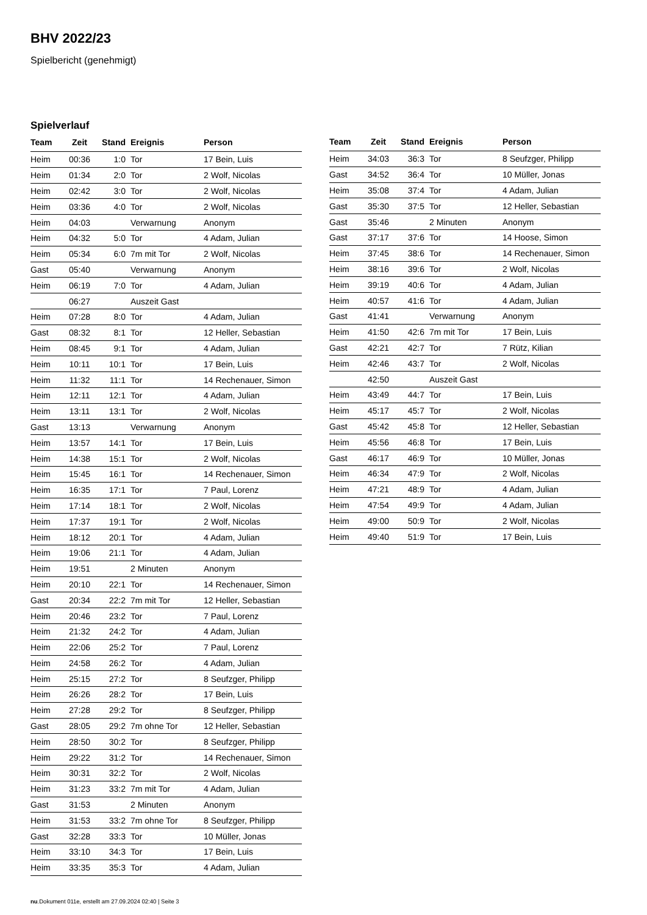BHV 2022/23
Spielbericht (genehmigt)
Spielverlauf
| Team | Zeit | Stand | Ereignis | Person |
| --- | --- | --- | --- | --- |
| Heim | 00:36 | 1:0 | Tor | 17 Bein, Luis |
| Heim | 01:34 | 2:0 | Tor | 2 Wolf, Nicolas |
| Heim | 02:42 | 3:0 | Tor | 2 Wolf, Nicolas |
| Heim | 03:36 | 4:0 | Tor | 2 Wolf, Nicolas |
| Heim | 04:03 | | Verwarnung | Anonym |
| Heim | 04:32 | 5:0 | Tor | 4 Adam, Julian |
| Heim | 05:34 | 6:0 | 7m mit Tor | 2 Wolf, Nicolas |
| Gast | 05:40 | | Verwarnung | Anonym |
| Heim | 06:19 | 7:0 | Tor | 4 Adam, Julian |
| | 06:27 | | Auszeit Gast | |
| Heim | 07:28 | 8:0 | Tor | 4 Adam, Julian |
| Gast | 08:32 | 8:1 | Tor | 12 Heller, Sebastian |
| Heim | 08:45 | 9:1 | Tor | 4 Adam, Julian |
| Heim | 10:11 | 10:1 | Tor | 17 Bein, Luis |
| Heim | 11:32 | 11:1 | Tor | 14 Rechenauer, Simon |
| Heim | 12:11 | 12:1 | Tor | 4 Adam, Julian |
| Heim | 13:11 | 13:1 | Tor | 2 Wolf, Nicolas |
| Gast | 13:13 | | Verwarnung | Anonym |
| Heim | 13:57 | 14:1 | Tor | 17 Bein, Luis |
| Heim | 14:38 | 15:1 | Tor | 2 Wolf, Nicolas |
| Heim | 15:45 | 16:1 | Tor | 14 Rechenauer, Simon |
| Heim | 16:35 | 17:1 | Tor | 7 Paul, Lorenz |
| Heim | 17:14 | 18:1 | Tor | 2 Wolf, Nicolas |
| Heim | 17:37 | 19:1 | Tor | 2 Wolf, Nicolas |
| Heim | 18:12 | 20:1 | Tor | 4 Adam, Julian |
| Heim | 19:06 | 21:1 | Tor | 4 Adam, Julian |
| Heim | 19:51 | | 2 Minuten | Anonym |
| Heim | 20:10 | 22:1 | Tor | 14 Rechenauer, Simon |
| Gast | 20:34 | 22:2 | 7m mit Tor | 12 Heller, Sebastian |
| Heim | 20:46 | 23:2 | Tor | 7 Paul, Lorenz |
| Heim | 21:32 | 24:2 | Tor | 4 Adam, Julian |
| Heim | 22:06 | 25:2 | Tor | 7 Paul, Lorenz |
| Heim | 24:58 | 26:2 | Tor | 4 Adam, Julian |
| Heim | 25:15 | 27:2 | Tor | 8 Seufzger, Philipp |
| Heim | 26:26 | 28:2 | Tor | 17 Bein, Luis |
| Heim | 27:28 | 29:2 | Tor | 8 Seufzger, Philipp |
| Gast | 28:05 | 29:2 | 7m ohne Tor | 12 Heller, Sebastian |
| Heim | 28:50 | 30:2 | Tor | 8 Seufzger, Philipp |
| Heim | 29:22 | 31:2 | Tor | 14 Rechenauer, Simon |
| Heim | 30:31 | 32:2 | Tor | 2 Wolf, Nicolas |
| Heim | 31:23 | 33:2 | 7m mit Tor | 4 Adam, Julian |
| Gast | 31:53 | | 2 Minuten | Anonym |
| Heim | 31:53 | 33:2 | 7m ohne Tor | 8 Seufzger, Philipp |
| Gast | 32:28 | 33:3 | Tor | 10 Müller, Jonas |
| Heim | 33:10 | 34:3 | Tor | 17 Bein, Luis |
| Heim | 33:35 | 35:3 | Tor | 4 Adam, Julian |
| Team | Zeit | Stand | Ereignis | Person |
| --- | --- | --- | --- | --- |
| Heim | 34:03 | 36:3 | Tor | 8 Seufzger, Philipp |
| Gast | 34:52 | 36:4 | Tor | 10 Müller, Jonas |
| Heim | 35:08 | 37:4 | Tor | 4 Adam, Julian |
| Gast | 35:30 | 37:5 | Tor | 12 Heller, Sebastian |
| Gast | 35:46 | | 2 Minuten | Anonym |
| Gast | 37:17 | 37:6 | Tor | 14 Hoose, Simon |
| Heim | 37:45 | 38:6 | Tor | 14 Rechenauer, Simon |
| Heim | 38:16 | 39:6 | Tor | 2 Wolf, Nicolas |
| Heim | 39:19 | 40:6 | Tor | 4 Adam, Julian |
| Heim | 40:57 | 41:6 | Tor | 4 Adam, Julian |
| Gast | 41:41 | | Verwarnung | Anonym |
| Heim | 41:50 | 42:6 | 7m mit Tor | 17 Bein, Luis |
| Gast | 42:21 | 42:7 | Tor | 7 Rütz, Kilian |
| Heim | 42:46 | 43:7 | Tor | 2 Wolf, Nicolas |
| | 42:50 | | Auszeit Gast | |
| Heim | 43:49 | 44:7 | Tor | 17 Bein, Luis |
| Heim | 45:17 | 45:7 | Tor | 2 Wolf, Nicolas |
| Gast | 45:42 | 45:8 | Tor | 12 Heller, Sebastian |
| Heim | 45:56 | 46:8 | Tor | 17 Bein, Luis |
| Gast | 46:17 | 46:9 | Tor | 10 Müller, Jonas |
| Heim | 46:34 | 47:9 | Tor | 2 Wolf, Nicolas |
| Heim | 47:21 | 48:9 | Tor | 4 Adam, Julian |
| Heim | 47:54 | 49:9 | Tor | 4 Adam, Julian |
| Heim | 49:00 | 50:9 | Tor | 2 Wolf, Nicolas |
| Heim | 49:40 | 51:9 | Tor | 17 Bein, Luis |
nu.Dokument 011e, erstellt am 27.09.2024 02:40 | Seite 3